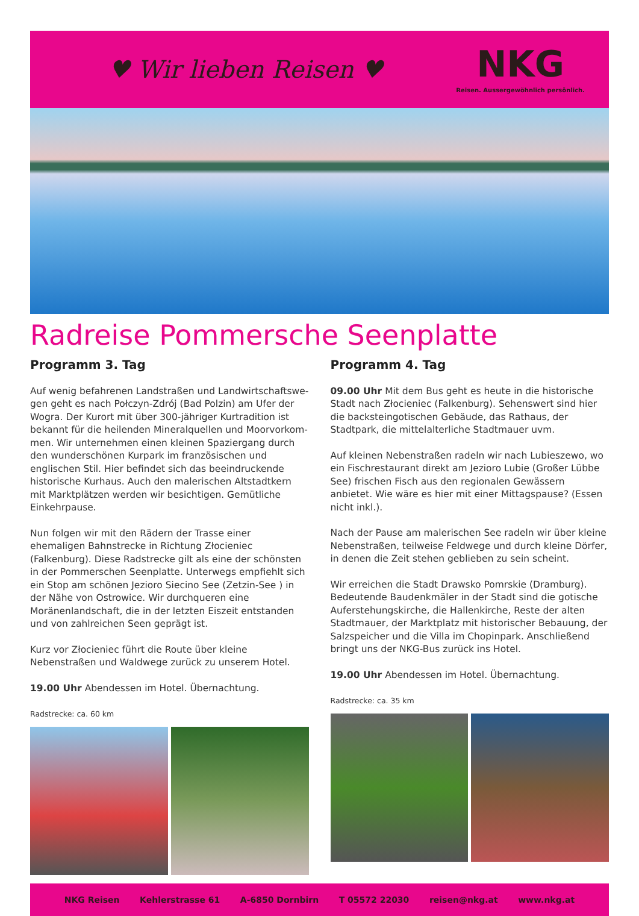♥ Wir lieben Reisen ♥
NKG
Reisen. Aussergewöhnlich persönlich.
Radreise Pommersche Seenplatte
Programm 3. Tag
Auf wenig befahrenen Landstraßen und Landwirtschaftswe-gen geht es nach Połczyn-Zdrój (Bad Polzin) am Ufer der Wogra. Der Kurort mit über 300-jähriger Kurtradition ist bekannt für die heilenden Mineralquellen und Moorvorkom-men. Wir unternehmen einen kleinen Spaziergang durch den wunderschönen Kurpark im französischen und englischen Stil. Hier befindet sich das beeindruckende historische Kurhaus. Auch den malerischen Altstadtkern mit Marktplätzen werden wir besichtigen. Gemütliche Einkehrpause.
Nun folgen wir mit den Rädern der Trasse einer ehemaligen Bahnstrecke in Richtung Złocieniec (Falkenburg). Diese Radstrecke gilt als eine der schönsten in der Pommerschen Seenplatte. Unterwegs empfiehlt sich ein Stop am schönen Jezioro Siecino See (Zetzin-See ) in der Nähe von Ostrowice. Wir durchqueren eine Moränenlandschaft, die in der letzten Eiszeit entstanden und von zahlreichen Seen geprägt ist.
Kurz vor Złocieniec führt die Route über kleine Nebenstraßen und Waldwege zurück zu unserem Hotel.
19.00 Uhr Abendessen im Hotel. Übernachtung.
Radstrecke: ca. 60 km
Programm 4. Tag
09.00 Uhr Mit dem Bus geht es heute in die historische Stadt nach Złocieniec (Falkenburg). Sehenswert sind hier die backsteingotischen Gebäude, das Rathaus, der Stadtpark, die mittelalterliche Stadtmauer uvm.
Auf kleinen Nebenstraßen radeln wir nach Lubieszewo, wo ein Fischrestaurant direkt am Jezioro Lubie (Großer Lübbe See) frischen Fisch aus den regionalen Gewässern anbietet. Wie wäre es hier mit einer Mittagspause? (Essen nicht inkl.).
Nach der Pause am malerischen See radeln wir über kleine Nebenstraßen, teilweise Feldwege und durch kleine Dörfer, in denen die Zeit stehen geblieben zu sein scheint.
Wir erreichen die Stadt Drawsko Pomrskie (Dramburg). Bedeutende Baudenkmäler in der Stadt sind die gotische Auferstehungskirche, die Hallenkirche, Reste der alten Stadtmauer, der Marktplatz mit historischer Bebauung, der Salzspeicher und die Villa im Chopinpark. Anschließend bringt uns der NKG-Bus zurück ins Hotel.
19.00 Uhr Abendessen im Hotel. Übernachtung.
Radstrecke: ca. 35 km
NKG Reisen Kehlerstrasse 61 A-6850 Dornbirn T 05572 22030 reisen@nkg.at www.nkg.at